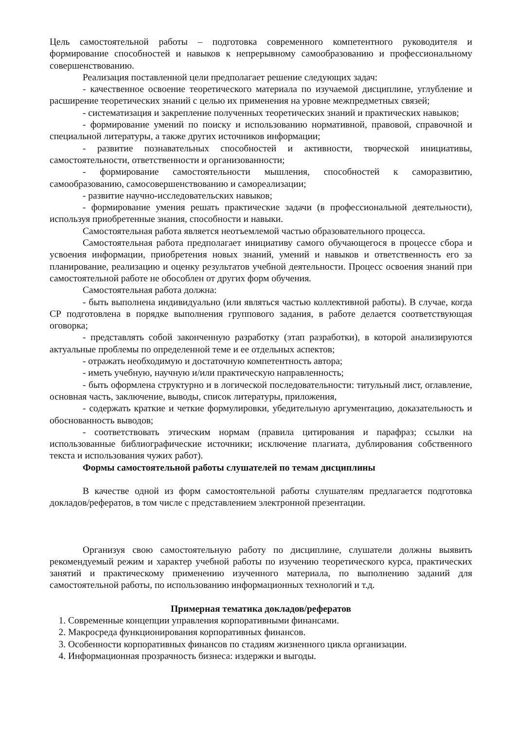Цель самостоятельной работы – подготовка современного компетентного руководителя и формирование способностей и навыков к непрерывному самообразованию и профессиональному совершенствованию.
Реализация поставленной цели предполагает решение следующих задач:
- качественное освоение теоретического материала по изучаемой дисциплине, углубление и расширение теоретических знаний с целью их применения на уровне межпредметных связей;
- систематизация и закрепление полученных теоретических знаний и практических навыков;
- формирование умений по поиску и использованию нормативной, правовой, справочной и специальной литературы, а также других источников информации;
- развитие познавательных способностей и активности, творческой инициативы, самостоятельности, ответственности и организованности;
- формирование самостоятельности мышления, способностей к саморазвитию, самообразованию, самосовершенствованию и самореализации;
- развитие научно-исследовательских навыков;
- формирование умения решать практические задачи (в профессиональной деятельности), используя приобретенные знания, способности и навыки.
Самостоятельная работа является неотъемлемой частью образовательного процесса.
Самостоятельная работа предполагает инициативу самого обучающегося в процессе сбора и усвоения информации, приобретения новых знаний, умений и навыков и ответственность его за планирование, реализацию и оценку результатов учебной деятельности. Процесс освоения знаний при самостоятельной работе не обособлен от других форм обучения.
Самостоятельная работа должна:
- быть выполнена индивидуально (или являться частью коллективной работы). В случае, когда СР подготовлена в порядке выполнения группового задания, в работе делается соответствующая оговорка;
- представлять собой законченную разработку (этап разработки), в которой анализируются актуальные проблемы по определенной теме и ее отдельных аспектов;
- отражать необходимую и достаточную компетентность автора;
- иметь учебную, научную и/или практическую направленность;
- быть оформлена структурно и в логической последовательности: титульный лист, оглавление, основная часть, заключение, выводы, список литературы, приложения,
- содержать краткие и четкие формулировки, убедительную аргументацию, доказательность и обоснованность выводов;
- соответствовать этическим нормам (правила цитирования и парафраз; ссылки на использованные библиографические источники; исключение плагиата, дублирования собственного текста и использования чужих работ).
Формы самостоятельной работы слушателей по темам дисциплины
В качестве одной из форм самостоятельной работы слушателям предлагается подготовка докладов/рефератов, в том числе с представлением электронной презентации.
Организуя свою самостоятельную работу по дисциплине, слушатели должны выявить рекомендуемый режим и характер учебной работы по изучению теоретического курса, практических занятий и практическому применению изученного материала, по выполнению заданий для самостоятельной работы, по использованию информационных технологий и т.д.
Примерная тематика докладов/рефератов
1. Современные концепции управления корпоративными финансами.
2. Макросреда функционирования корпоративных финансов.
3. Особенности корпоративных финансов по стадиям жизненного цикла организации.
4. Информационная прозрачность бизнеса: издержки и выгоды.